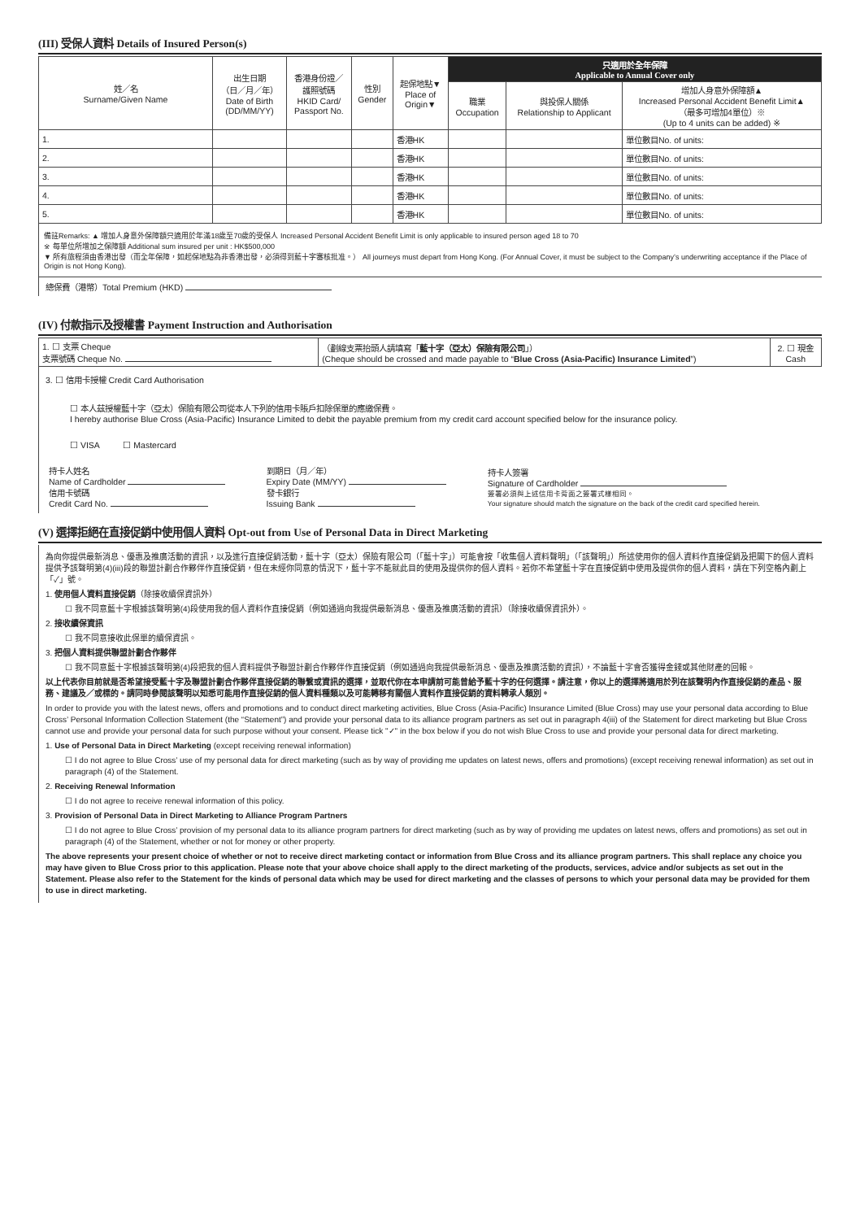(III) 受保人資料 Details of Insured Person(s)
| 姓／名 Surname/Given Name | 出生日期 （日／月／年） Date of Birth (DD/MM/YY) | 香港身份證／ 護照號碼 HKID Card/ Passport No. | 性別 Gender | 起保地點▼ Place of Origin▼ | 只適用於全年保障 Applicable to Annual Cover only | | |
| --- | --- | --- | --- | --- | --- | --- | --- |
| | | | | | 職業 Occupation | 與投保人關係 Relationship to Applicant | 增加人身意外保障額▲ Increased Personal Accident Benefit Limit▲ （最多可增加4單位）※ (Up to 4 units can be added) ※ |
| 1. | | | | 香港HK | | | 單位數目No. of units: |
| 2. | | | | 香港HK | | | 單位數目No. of units: |
| 3. | | | | 香港HK | | | 單位數目No. of units: |
| 4. | | | | 香港HK | | | 單位數目No. of units: |
| 5. | | | | 香港HK | | | 單位數目No. of units: |
備註Remarks: ▲ 增加人身意外保障額只適用於年滿18歲至70歲的受保人 Increased Personal Accident Benefit Limit is only applicable to insured person aged 18 to 70
※ 每單位所增加之保障額 Additional sum insured per unit : HK$500,000
▼ 所有旅程須由香港出發（而全年保障，如起保地點為非香港出發，必須得到藍十字審核批准。） All journeys must depart from Hong Kong. (For Annual Cover, it must be subject to the Company’s underwriting acceptance if the Place of Origin is not Hong Kong).
總保費（港幣）Total Premium (HKD)
(IV) 付款指示及授權書 Payment Instruction and Authorisation
| 1. ☐ 支票 Cheque 支票號碼 Cheque No. | （劃線支票抬頭人請填寫「 藍十字（亞太）保險有限公司 」） (Cheque should be crossed and made payable to “ Blue Cross (Asia-Pacific) Insurance Limited ”) | 2. ☐ 現金 Cash |
3. ☐ 信用卡授權 Credit Card Authorisation
☐ 本人茲授權藍十字（亞太）保險有限公司從本人下列的信用卡賬戶扣除保單的應繳保費。
I hereby authorise Blue Cross (Asia-Pacific) Insurance Limited to debit the payable premium from my credit card account specified below for the insurance policy.
☐ VISA ☐ Mastercard
| 持卡人姓名 Name of Cardholder 信用卡號碼 Credit Card No. | 到期日（月／年） Expiry Date (MM/YY) 發卡銀行 Issuing Bank | 持卡人簽署 Signature of Cardholder 簽署必須與上述信用卡背面之簽署式樣相同。 Your signature should match the signature on the back of the credit card specified herein. |
(V) 選擇拒絕在直接促銷中使用個人資料 Opt-out from Use of Personal Data in Direct Marketing
為向你提供最新消息、優惠及推廣活動的資訊，以及進行直接促銷活動，藍十字（亞太）保險有限公司（「藍十字」）可能會按「收集個人資料聲明」（「該聲明」）所述使用你的個人資料作直接促銷及把閣下的個人資料提供予該聲明第(4)(iii)段的聯盟計劃合作夥伴作直接促銷，但在未經你同意的情況下，藍十字不能就此目的使用及提供你的個人資料。若你不希望藍十字在直接促銷中使用及提供你的個人資料，請在下列空格內劃上「✓」號。
1. 使用個人資料直接促銷（除接收續保資訊外）
☐ 我不同意藍十字根據該聲明第(4)段使用我的個人資料作直接促銷（例如通過向我提供最新消息、優惠及推廣活動的資訊）（除接收續保資訊外）。
2. 接收續保資訊
☐ 我不同意接收此保單的續保資訊。
3. 把個人資料提供聯盟計劃合作夥伴
☐ 我不同意藍十字根據該聲明第(4)段把我的個人資料提供予聯盟計劃合作夥伴作直接促銷（例如通過向我提供最新消息、優惠及推廣活動的資訊），不論藍十字會否獲得金錢或其他財產的回報。
以上代表你目前就是否希望接受藍十字及聯盟計劃合作夥伴直接促銷的聯繫或資訊的選擇，並取代你在本申請前可能曾給予藍十字的任何選擇。請注意，你以上的選擇將適用於列在該聲明內作直接促銷的產品、服務、建議及／或標的。請同時參閱該聲明以知悉可能用作直接促銷的個人資料種類以及可能轉移有關個人資料作直接促銷的資料轉承人類別。
In order to provide you with the latest news, offers and promotions and to conduct direct marketing activities, Blue Cross (Asia-Pacific) Insurance Limited (Blue Cross) may use your personal data according to Blue Cross’ Personal Information Collection Statement (the “Statement”) and provide your personal data to its alliance program partners as set out in paragraph 4(iii) of the Statement for direct marketing but Blue Cross cannot use and provide your personal data for such purpose without your consent. Please tick "✓" in the box below if you do not wish Blue Cross to use and provide your personal data for direct marketing.
1. Use of Personal Data in Direct Marketing (except receiving renewal information)
☐ I do not agree to Blue Cross’ use of my personal data for direct marketing (such as by way of providing me updates on latest news, offers and promotions) (except receiving renewal information) as set out in paragraph (4) of the Statement.
2. Receiving Renewal Information
☐ I do not agree to receive renewal information of this policy.
3. Provision of Personal Data in Direct Marketing to Alliance Program Partners
☐ I do not agree to Blue Cross’ provision of my personal data to its alliance program partners for direct marketing (such as by way of providing me updates on latest news, offers and promotions) as set out in paragraph (4) of the Statement, whether or not for money or other property.
The above represents your present choice of whether or not to receive direct marketing contact or information from Blue Cross and its alliance program partners. This shall replace any choice you may have given to Blue Cross prior to this application. Please note that your above choice shall apply to the direct marketing of the products, services, advice and/or subjects as set out in the Statement. Please also refer to the Statement for the kinds of personal data which may be used for direct marketing and the classes of persons to which your personal data may be provided for them to use in direct marketing.